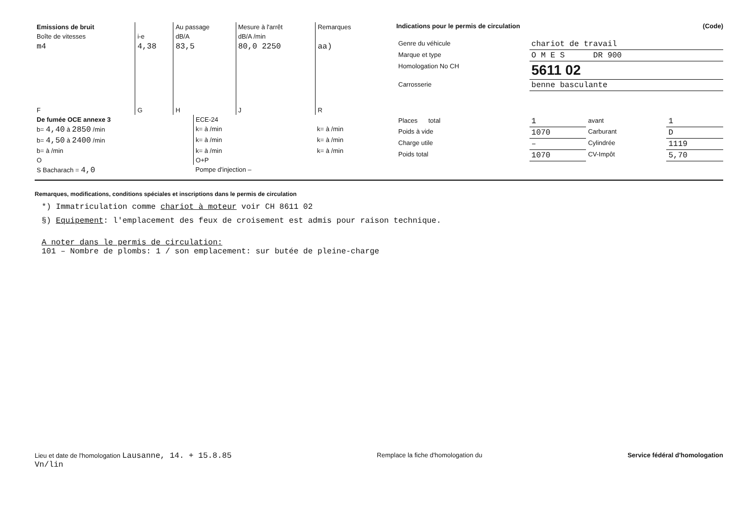| Emissions de bruit | | Au passage | Mesure à l'arrêt | Remarques |
| --- | --- | --- | --- | --- |
| Boîte de vitesses | i-e | dB/A | dB/A /min | |
| m4 | 4,38 | 83,5 | 80,0 2250 | aa) |
| F | G | H | J | R |
| De fumée OCE annexe 3 | ECE-24 | |
| b= 4,40 à 2850 /min | k= à /min | k= à /min |
| b= 4,50 à 2400 /min | k= à /min | k= à /min |
| b= à /min | k= à /min | k= à /min |
| O | O+P | |
| S Bacharach = 4,0 | Pompe d'injection – | |
Indications pour le permis de circulation (Code)
| Genre du véhicule | chariot de travail | | |
| Marque et type | O M E S DR 900 | | |
| Homologation No CH | 5611 02 | | |
| Carrosserie | benne basculante | | |
| Places total | 1 | avant | 1 |
| Poids à vide | 1070 | Carburant | D |
| Charge utile | – | Cylindrée | 1119 |
| Poids total | 1070 | CV-Impôt | 5,70 |
Remarques, modifications, conditions spéciales et inscriptions dans le permis de circulation
*) Immatriculation comme chariot à moteur voir CH 8611 02
§) Equipement: l'emplacement des feux de croisement est admis pour raison technique.
A noter dans le permis de circulation:
101 – Nombre de plombs: 1 / son emplacement: sur butée de pleine-charge
Lieu et date de l'homologation Lausanne, 14. + 15.8.85
Vn/lin
Remplace la fiche d'homologation du
Service fédéral d'homologation